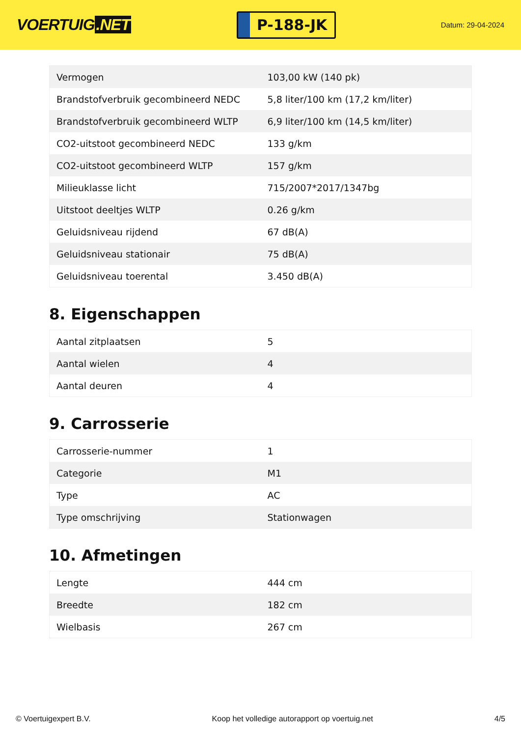VOERTUIG.NET
P-188-JK
Datum: 29-04-2024
| Vermogen | 103,00 kW (140 pk) |
| Brandstofverbruik gecombineerd NEDC | 5,8 liter/100 km (17,2 km/liter) |
| Brandstofverbruik gecombineerd WLTP | 6,9 liter/100 km (14,5 km/liter) |
| CO2-uitstoot gecombineerd NEDC | 133 g/km |
| CO2-uitstoot gecombineerd WLTP | 157 g/km |
| Milieuklasse licht | 715/2007*2017/1347bg |
| Uitstoot deeltjes WLTP | 0.26 g/km |
| Geluidsniveau rijdend | 67 dB(A) |
| Geluidsniveau stationair | 75 dB(A) |
| Geluidsniveau toerental | 3.450 dB(A) |
8. Eigenschappen
| Aantal zitplaatsen | 5 |
| Aantal wielen | 4 |
| Aantal deuren | 4 |
9. Carrosserie
| Carrosserie-nummer | 1 |
| Categorie | M1 |
| Type | AC |
| Type omschrijving | Stationwagen |
10. Afmetingen
| Lengte | 444 cm |
| Breedte | 182 cm |
| Wielbasis | 267 cm |
© Voertuigexpert B.V. Koop het volledige autorapport op voertuig.net 4/5